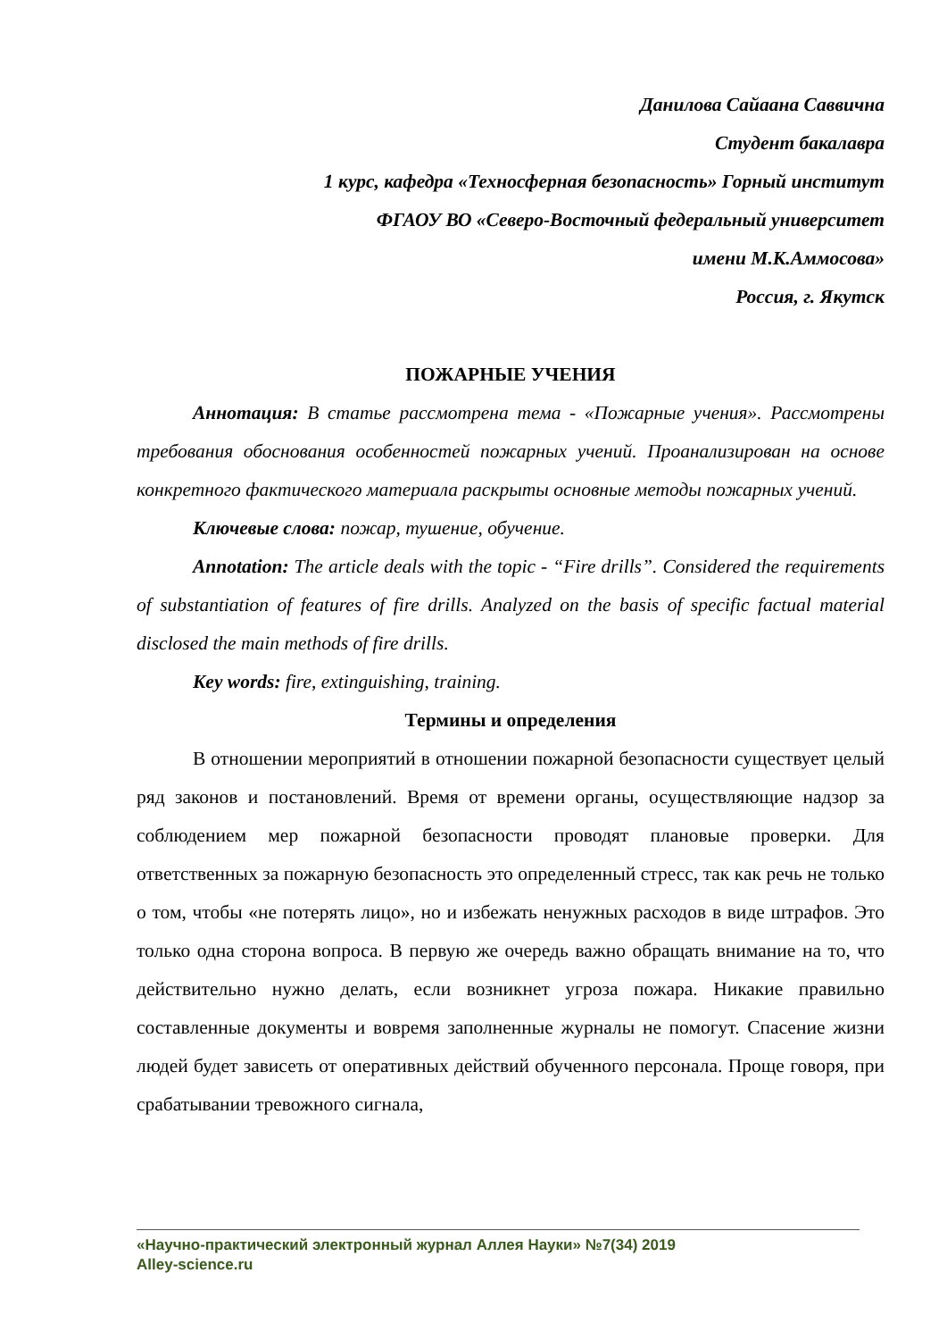Данилова Сайаана Саввична
Студент бакалавра
1 курс, кафедра «Техносферная безопасность» Горный институт
ФГАОУ ВО «Северо-Восточный федеральный университет
имени М.К.Аммосова»
Россия, г. Якутск
ПОЖАРНЫЕ УЧЕНИЯ
Аннотация: В статье рассмотрена тема - «Пожарные учения». Рассмотрены требования обоснования особенностей пожарных учений. Проанализирован на основе конкретного фактического материала раскрыты основные методы пожарных учений.
Ключевые слова: пожар, тушение, обучение.
Annotation: The article deals with the topic - “Fire drills”. Considered the requirements of substantiation of features of fire drills. Analyzed on the basis of specific factual material disclosed the main methods of fire drills.
Key words: fire, extinguishing, training.
Термины и определения
В отношении мероприятий в отношении пожарной безопасности существует целый ряд законов и постановлений. Время от времени органы, осуществляющие надзор за соблюдением мер пожарной безопасности проводят плановые проверки. Для ответственных за пожарную безопасность это определенный стресс, так как речь не только о том, чтобы «не потерять лицо», но и избежать ненужных расходов в виде штрафов. Это только одна сторона вопроса. В первую же очередь важно обращать внимание на то, что действительно нужно делать, если возникнет угроза пожара. Никакие правильно составленные документы и вовремя заполненные журналы не помогут. Спасение жизни людей будет зависеть от оперативных действий обученного персонала. Проще говоря, при срабатывании тревожного сигнала,
«Научно-практический электронный журнал Аллея Науки» №7(34) 2019
Alley-science.ru